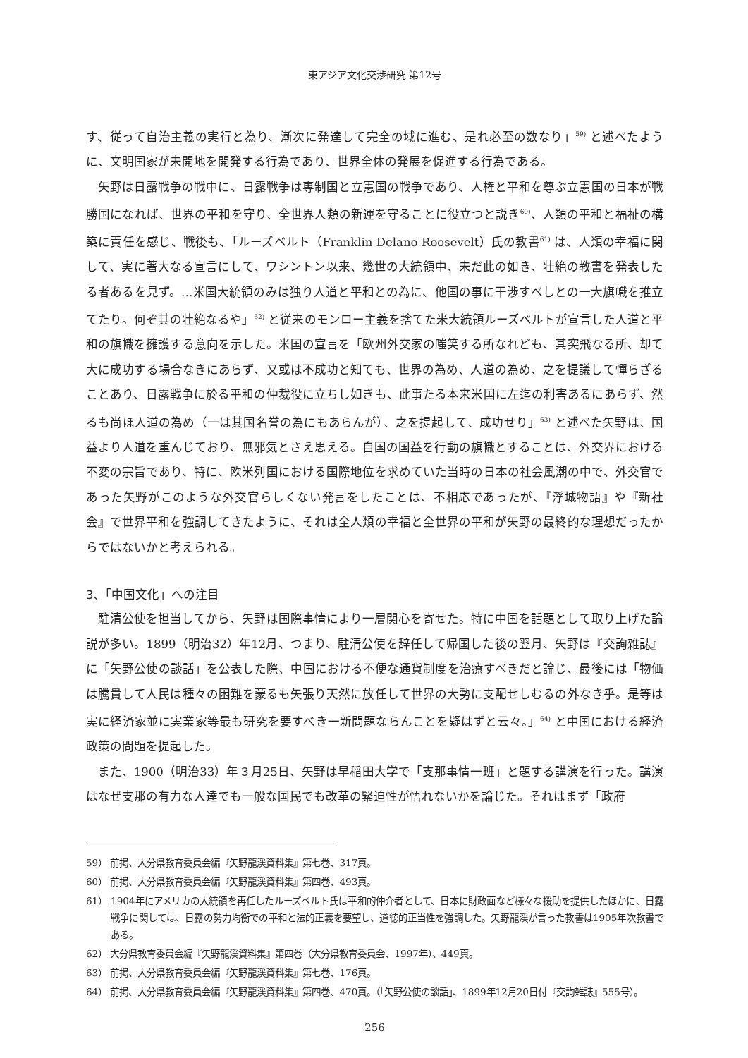東アジア文化交渉研究 第12号
す、従って自治主義の実行と為り、漸次に発達して完全の域に進む、是れ必至の数なり」<sup>59)</sup> と述べたように、文明国家が未開地を開発する行為であり、世界全体の発展を促進する行為である。
矢野は日露戦争の戦中に、日露戦争は専制国と立憲国の戦争であり、人権と平和を尊ぶ立憲国の日本が戦勝国になれば、世界の平和を守り、全世界人類の新運を守ることに役立つと説き<sup>60)</sup>、人類の平和と福祉の構築に責任を感じ、戦後も、「ルーズベルト（Franklin Delano Roosevelt）氏の教書<sup>61)</sup> は、人類の幸福に関して、実に著大なる宣言にして、ワシントン以来、幾世の大統領中、未だ此の如き、壮絶の教書を発表したる者あるを見ず。…米国大統領のみは独り人道と平和との為に、他国の事に干渉すべしとの一大旗幟を推立てたり。何ぞ其の壮絶なるや」<sup>62)</sup> と従来のモンロー主義を捨てた米大統領ルーズベルトが宣言した人道と平和の旗幟を擁護する意向を示した。米国の宣言を「欧州外交家の嗤笑する所なれども、其突飛なる所、却て大に成功する場合なきにあらず、又或は不成功と知ても、世界の為め、人道の為め、之を提議して憚らざることあり、日露戦争に於る平和の仲裁役に立ちし如きも、此事たる本来米国に左迄の利害あるにあらず、然るも尚ほ人道の為め（一は其国名誉の為にもあらんが）、之を提起して、成功せり」<sup>63)</sup> と述べた矢野は、国益より人道を重んじており、無邪気とさえ思える。自国の国益を行動の旗幟とすることは、外交界における不変の宗旨であり、特に、欧米列国における国際地位を求めていた当時の日本の社会風潮の中で、外交官であった矢野がこのような外交官らしくない発言をしたことは、不相応であったが、『浮城物語』や『新社会』で世界平和を強調してきたように、それは全人類の幸福と全世界の平和が矢野の最終的な理想だったからではないかと考えられる。
3、「中国文化」への注目
駐清公使を担当してから、矢野は国際事情により一層関心を寄せた。特に中国を話題として取り上げた論説が多い。1899（明治32）年12月、つまり、駐清公使を辞任して帰国した後の翌月、矢野は『交詢雑誌』に「矢野公使の談話」を公表した際、中国における不便な通貨制度を治療すべきだと論じ、最後には「物価は騰貴して人民は種々の困難を蒙るも矢張り天然に放任して世界の大勢に支配せしむるの外なき乎。是等は実に経済家並に実業家等最も研究を要すべき一新問題ならんことを疑はずと云々。」<sup>64)</sup> と中国における経済政策の問題を提起した。
また、1900（明治33）年３月25日、矢野は早稲田大学で「支那事情一班」と題する講演を行った。講演はなぜ支那の有力な人達でも一般な国民でも改革の緊迫性が悟れないかを論じた。それはまず「政府
59） 前掲、大分県教育委員会編『矢野龍渓資料集』第七巻、317頁。
60） 前掲、大分県教育委員会編『矢野龍渓資料集』第四巻、493頁。
61） 1904年にアメリカの大統領を再任したルーズベルト氏は平和的仲介者として、日本に財政面など様々な援助を提供したほかに、日露戦争に関しては、日露の勢力均衡での平和と法的正義を要望し、道徳的正当性を強調した。矢野龍渓が言った教書は1905年次教書である。
62） 大分県教育委員会編『矢野龍渓資料集』第四巻（大分県教育委員会、1997年）、449頁。
63） 前掲、大分県教育委員会編『矢野龍渓資料集』第七巻、176頁。
64） 前掲、大分県教育委員会編『矢野龍渓資料集』第四巻、470頁。（「矢野公使の談話」、1899年12月20日付『交詢雑誌』555号）。
256